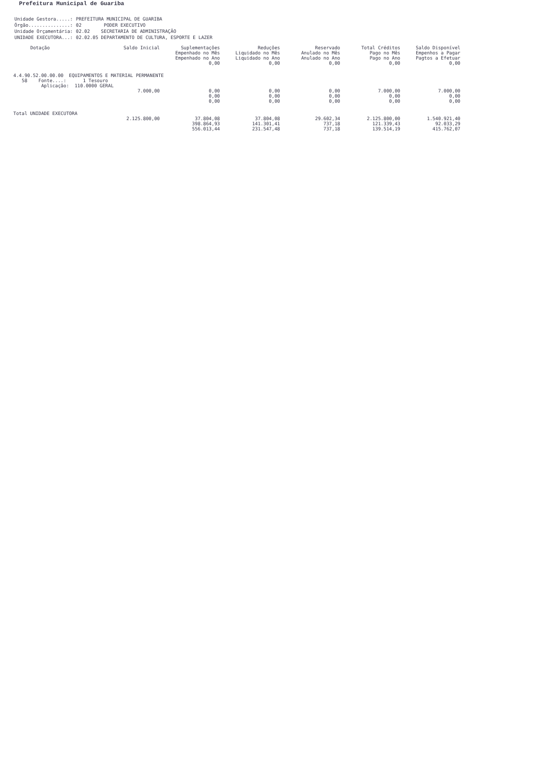Prefeitura Municipal de Guariba
| Unidade Gestora.....: | PREFEITURA MUNICIPAL DE GUARIBA |
| Órgão...............: | 02 PODER EXECUTIVO |
| Unidade Orçamentária: | 02.02 SECRETARIA DE ADMINISTRAÇÃO |
| UNIDADE EXECUTORA...: | 02.02.05 DEPARTAMENTO DE CULTURA, ESPORTE E LAZER |
| Dotação | Saldo Inicial | Suplementações Empenhado no Mês Empenhado no Ano 0,00 | Reduções Liquidado no Mês Liquidado no Ano 0,00 | Reservado Anulado no Mês Anulado no Ano 0,00 | Total Créditos Pago no Mês Pago no Ano 0,00 | Saldo Disponível Empenhos a Pagar Pagtos a Efetuar 0,00 |
| --- | --- | --- | --- | --- | --- | --- |
| 4.4.90.52.00.00.00 EQUIPAMENTOS E MATERIAL PERMANENTE 58 Fonte....: 1 Tesouro Aplicação: 110.0000 GERAL | | | | | | |
| | 7.000,00 | 0,00 0,00 0,00 | 0,00 0,00 0,00 | 0,00 0,00 0,00 | 7.000,00 0,00 0,00 | 7.000,00 0,00 0,00 |
| Total UNIDADE EXECUTORA | | | | | | |
| | 2.125.800,00 | 37.804,08 398.864,93 556.013,44 | 37.804,08 141.301,41 231.547,48 | 29.602,34 737,18 737,18 | 2.125.800,00 121.339,43 139.514,19 | 1.540.921,40 92.033,29 415.762,07 |